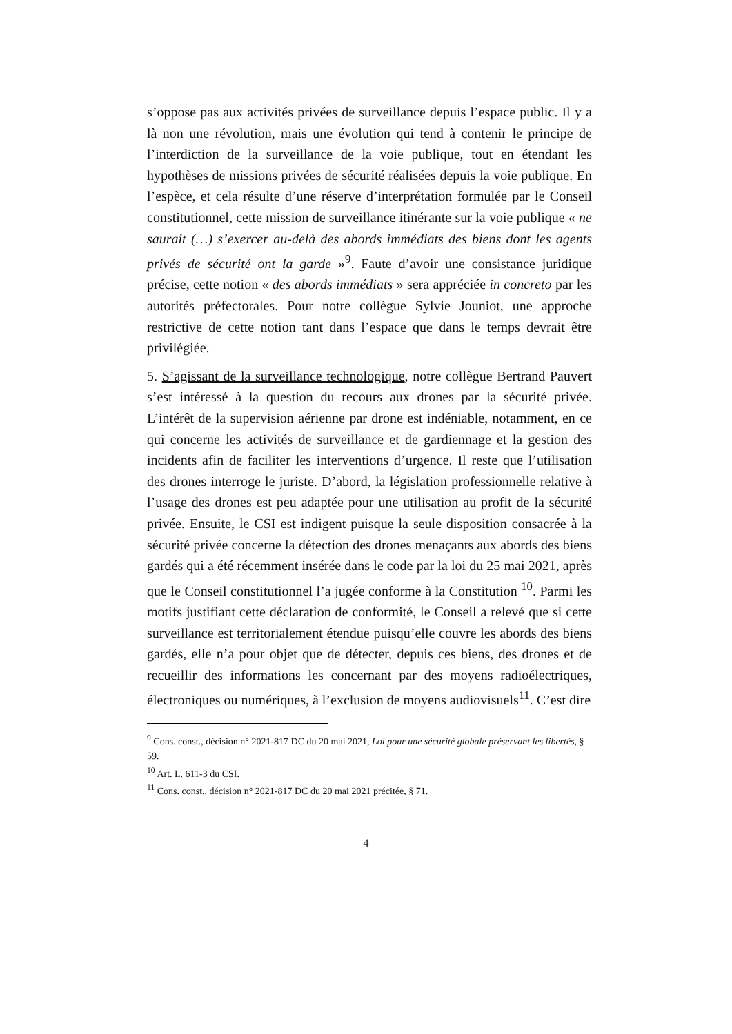s’oppose pas aux activités privées de surveillance depuis l’espace public. Il y a là non une révolution, mais une évolution qui tend à contenir le principe de l’interdiction de la surveillance de la voie publique, tout en étendant les hypothèses de missions privées de sécurité réalisées depuis la voie publique. En l’espèce, et cela résulte d’une réserve d’interprétation formulée par le Conseil constitutionnel, cette mission de surveillance itinérante sur la voie publique « ne saurait (…) s’exercer au-delà des abords immédiats des biens dont les agents privés de sécurité ont la garde »<sup>9</sup>. Faute d’avoir une consistance juridique précise, cette notion « des abords immédiats » sera appréciée in concreto par les autorités préfectorales. Pour notre collègue Sylvie Jouniot, une approche restrictive de cette notion tant dans l’espace que dans le temps devrait être privilégiée.
5. S’agissant de la surveillance technologique, notre collègue Bertrand Pauvert s’est intéressé à la question du recours aux drones par la sécurité privée. L’intérêt de la supervision aérienne par drone est indéniable, notamment, en ce qui concerne les activités de surveillance et de gardiennage et la gestion des incidents afin de faciliter les interventions d’urgence. Il reste que l’utilisation des drones interroge le juriste. D’abord, la législation professionnelle relative à l’usage des drones est peu adaptée pour une utilisation au profit de la sécurité privée. Ensuite, le CSI est indigent puisque la seule disposition consacrée à la sécurité privée concerne la détection des drones menaçants aux abords des biens gardés qui a été récemment insérée dans le code par la loi du 25 mai 2021, après que le Conseil constitutionnel l’a jugée conforme à la Constitution <sup>10</sup>. Parmi les motifs justifiant cette déclaration de conformité, le Conseil a relevé que si cette surveillance est territorialement étendue puisqu’elle couvre les abords des biens gardés, elle n’a pour objet que de détecter, depuis ces biens, des drones et de recueillir des informations les concernant par des moyens radioélectriques, électroniques ou numériques, à l’exclusion de moyens audiovisuels<sup>11</sup>. C’est dire
<sup>9</sup> Cons. const., décision n° 2021-817 DC du 20 mai 2021, Loi pour une sécurité globale préservant les libertés, § 59.
<sup>10</sup> Art. L. 611-3 du CSI.
<sup>11</sup> Cons. const., décision n° 2021-817 DC du 20 mai 2021 précitée, § 71.
4